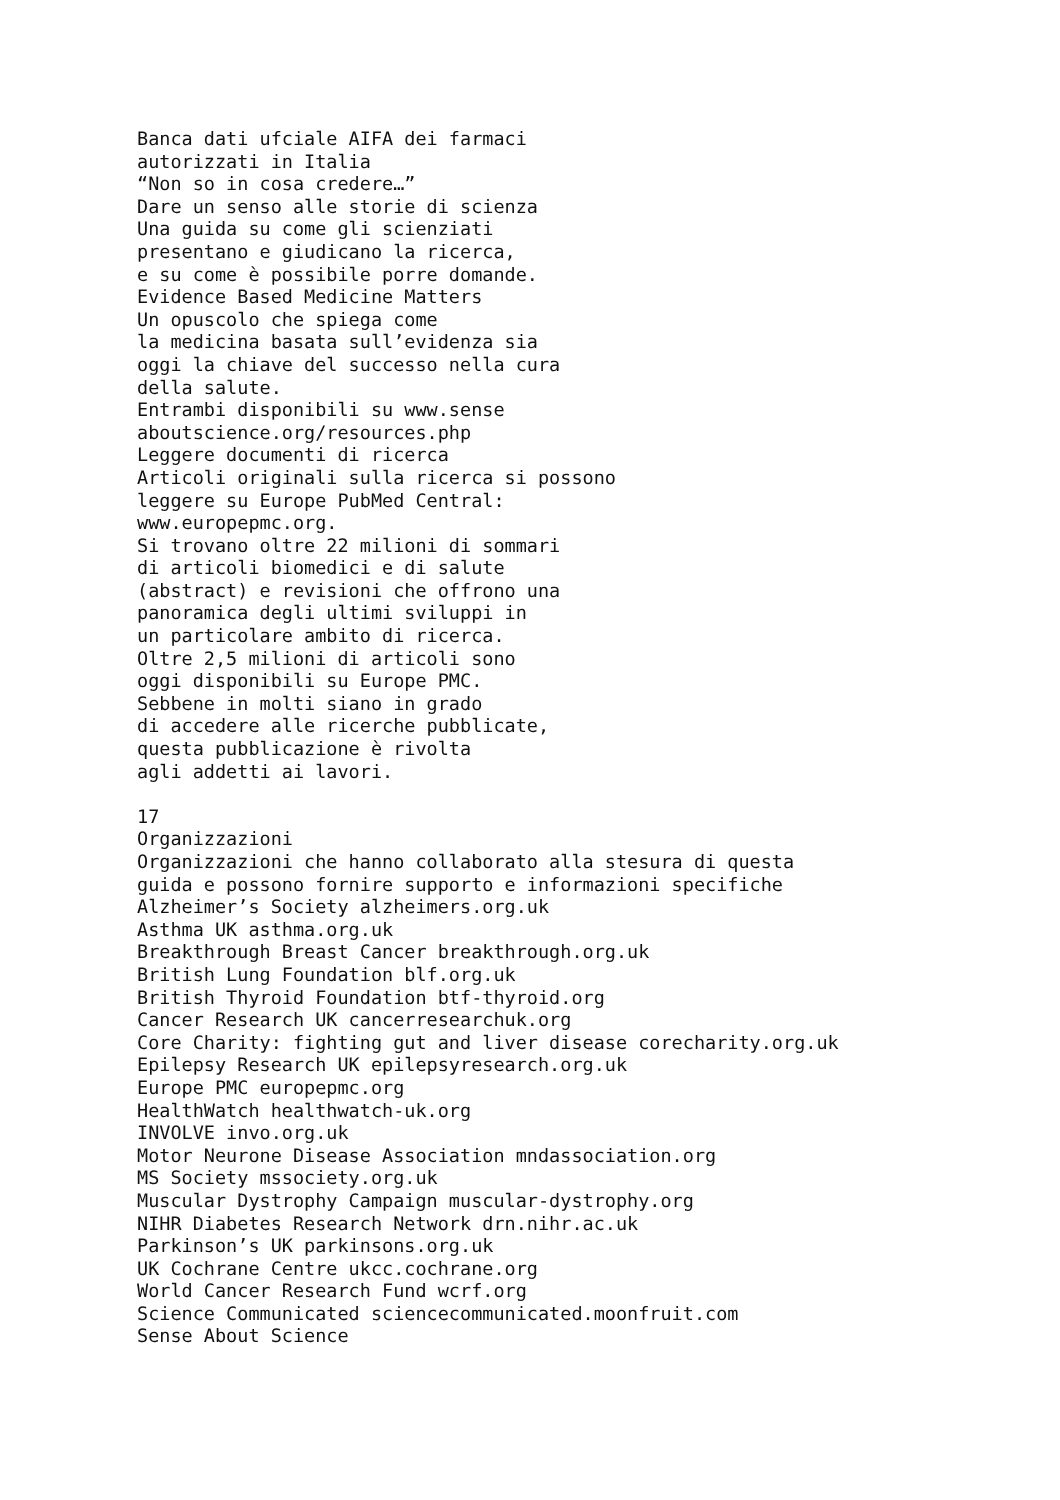Banca dati ufciale AIFA dei farmaci autorizzati in Italia “Non so in cosa credere…” Dare un senso alle storie di scienza Una guida su come gli scienziati presentano e giudicano la ricerca, e su come è possibile porre domande. Evidence Based Medicine Matters Un opuscolo che spiega come la medicina basata sull’evidenza sia oggi la chiave del successo nella cura della salute. Entrambi disponibili su www.sense aboutscience.org/resources.php Leggere documenti di ricerca Articoli originali sulla ricerca si possono leggere su Europe PubMed Central: www.europepmc.org. Si trovano oltre 22 milioni di sommari di articoli biomedici e di salute (abstract) e revisioni che offrono una panoramica degli ultimi sviluppi in un particolare ambito di ricerca. Oltre 2,5 milioni di articoli sono oggi disponibili su Europe PMC. Sebbene in molti siano in grado di accedere alle ricerche pubblicate, questa pubblicazione è rivolta agli addetti ai lavori. 17 Organizzazioni Organizzazioni che hanno collaborato alla stesura di questa guida e possono fornire supporto e informazioni specifiche Alzheimer’s Society alzheimers.org.uk Asthma UK asthma.org.uk Breakthrough Breast Cancer breakthrough.org.uk British Lung Foundation blf.org.uk British Thyroid Foundation btf-thyroid.org Cancer Research UK cancerresearchuk.org Core Charity: fighting gut and liver disease corecharity.org.uk Epilepsy Research UK epilepsyresearch.org.uk Europe PMC europepmc.org HealthWatch healthwatch-uk.org INVOLVE invo.org.uk Motor Neurone Disease Association mndassociation.org MS Society mssociety.org.uk Muscular Dystrophy Campaign muscular-dystrophy.org NIHR Diabetes Research Network drn.nihr.ac.uk Parkinson’s UK parkinsons.org.uk UK Cochrane Centre ukcc.cochrane.org World Cancer Research Fund wcrf.org Science Communicated sciencecommunicated.moonfruit.com Sense About Science